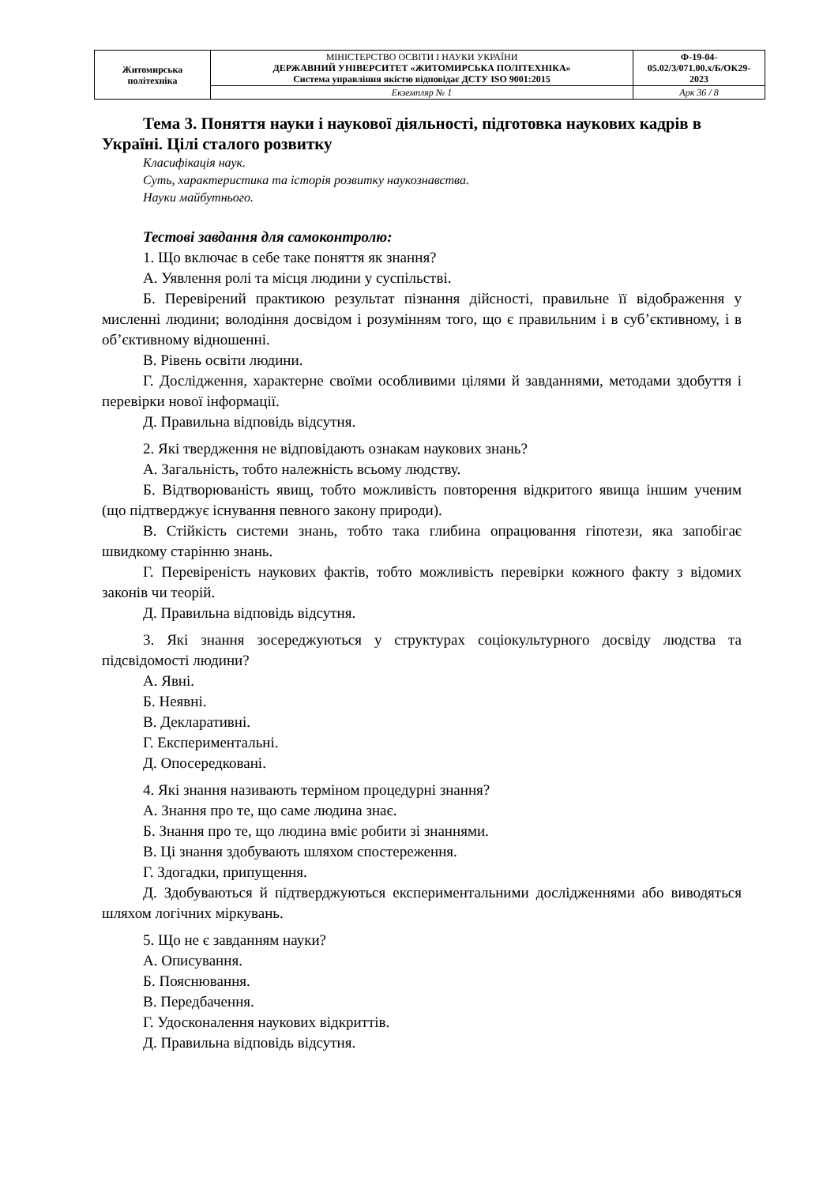| Житомирська політехніка | МІНІСТЕРСТВО ОСВІТИ І НАУКИ УКРАЇНИ ДЕРЖАВНИЙ УНІВЕРСИТЕТ «ЖИТОМИРСЬКА ПОЛІТЕХНІКА» Система управління якістю відповідає ДСТУ ISO 9001:2015 | Ф-19-04- 05.02/3/071.00.х/Б/ОК29- 2023 |
| | Екземпляр № 1 | Арк 36 / 8 |
Тема 3. Поняття науки і наукової діяльності, підготовка наукових кадрів в Україні. Цілі сталого розвитку
Класифікація наук.
Суть, характеристика та історія розвитку наукознавства.
Науки майбутнього.
Тестові завдання для самоконтролю:
1. Що включає в себе таке поняття як знання?
А. Уявлення ролі та місця людини у суспільстві.
Б. Перевірений практикою результат пізнання дійсності, правильне її відображення у мисленні людини; володіння досвідом і розумінням того, що є правильним і в суб’єктивному, і в об’єктивному відношенні.
В. Рівень освіти людини.
Г. Дослідження, характерне своїми особливими цілями й завданнями, методами здобуття і перевірки нової інформації.
Д. Правильна відповідь відсутня.
2. Які твердження не відповідають ознакам наукових знань?
А. Загальність, тобто належність всьому людству.
Б. Відтворюваність явищ, тобто можливість повторення відкритого явища іншим ученим (що підтверджує існування певного закону природи).
В. Стійкість системи знань, тобто така глибина опрацювання гіпотези, яка запобігає швидкому старінню знань.
Г. Перевіреність наукових фактів, тобто можливість перевірки кожного факту з відомих законів чи теорій.
Д. Правильна відповідь відсутня.
3. Які знання зосереджуються у структурах соціокультурного досвіду людства та підсвідомості людини?
А. Явні.
Б. Неявні.
В. Декларативні.
Г. Експериментальні.
Д. Опосередковані.
4. Які знання називають терміном процедурні знання?
А. Знання про те, що саме людина знає.
Б. Знання про те, що людина вміє робити зі знаннями.
В. Ці знання здобувають шляхом спостереження.
Г. Здогадки, припущення.
Д. Здобуваються й підтверджуються експериментальними дослідженнями або виводяться шляхом логічних міркувань.
5. Що не є завданням науки?
А. Описування.
Б. Пояснювання.
В. Передбачення.
Г. Удосконалення наукових відкриттів.
Д. Правильна відповідь відсутня.